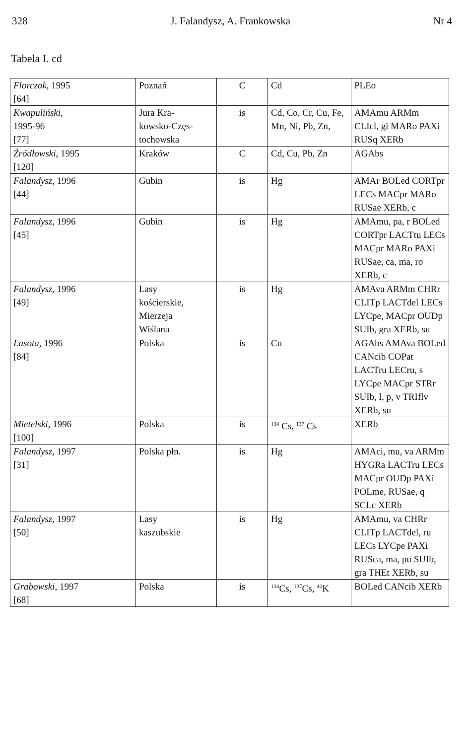328 J. Falandysz, A. Frankowska Nr 4
Tabela I. cd
| Florczak , 1995 [64] | Poznań | C | Cd | PLEo |
| Kwapuliński , 1995-96 [77] | Jura Kra- kowsko-Częs- tochowska | is | Cd, Co, Cr, Cu, Fe, Mn, Ni, Pb, Zn, | AMAmu ARMm CLIcl, gi MARo PAXi RUSq XERb |
| Źródłowski , 1995 [120] | Kraków | C | Cd, Cu, Pb, Zn | AGAbs |
| Falandysz , 1996 [44] | Gubin | is | Hg | AMAr BOLed CORTpr LECs MACpr MARo RUSae XERb, c |
| Falandysz , 1996 [45] | Gubin | is | Hg | AMAmu, pa, r BOLed CORTpr LACTtu LECs MACpr MARo PAXi RUSae, ca, ma, ro XERb, c |
| Falandysz , 1996 [49] | Lasy kościerskie, Mierzeja Wiślana | is | Hg | AMAva ARMm CHRr CLITp LACTdel LECs LYCpe, MACpr OUDp SUIb, gra XERb, su |
| Lasota , 1996 [84] | Polska | is | Cu | AGAbs AMAva BOLed CANcib COPat LACTru LECru, s LYCpe MACpr STRr SUIb, l, p, v TRIflv XERb, su |
| Mietelski , 1996 [100] | Polska | is | <sup>134</sup> Cs, <sup>137</sup> Cs | XERb |
| Falandysz , 1997 [31] | Polska płn. | is | Hg | AMAci, mu, va ARMm HYGRa LACTru LECs MACpr OUDp PAXi POLme, RUSae, q SCLc XERb |
| Falandysz , 1997 [50] | Lasy kaszubskie | is | Hg | AMAmu, va CHRr CLITp LACTdel, ru LECs LYCpe PAXi RUSca, ma, pu SUIb, gra THEt XERb, su |
| Grabowski , 1997 [68] | Polska | is | <sup>134</sup>Cs, <sup>137</sup>Cs, <sup>40</sup>K | BOLed CANcib XERb |